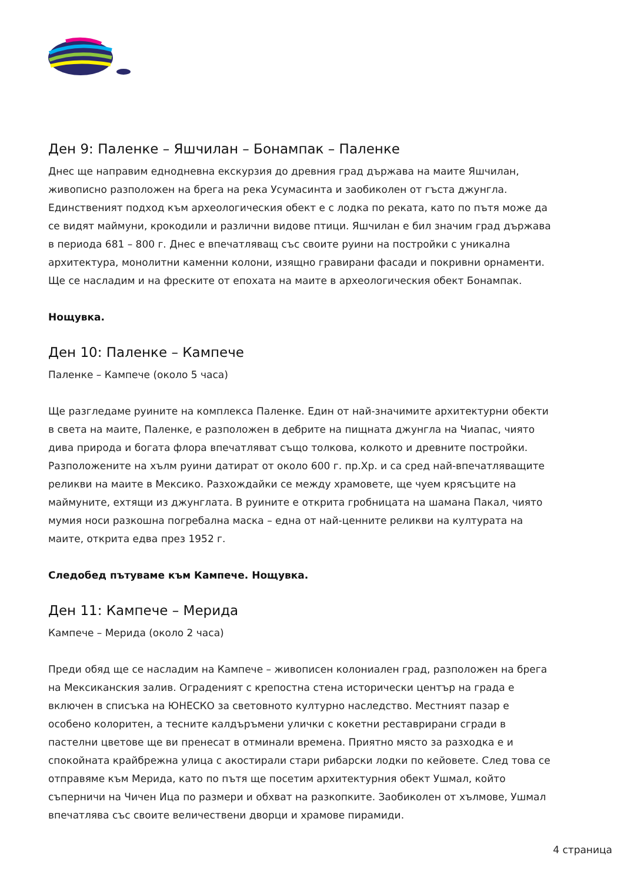Ден 9: Паленке – Яшчилан – Бонампак – Паленке
Днес ще направим еднодневна екскурзия до древния град държава на маите Яшчилан, живописно разположен на брега на река Усумасинта и заобиколен от гъста джунгла. Единственият подход към археологическия обект е с лодка по реката, като по пътя може да се видят маймуни, крокодили и различни видове птици. Яшчилан е бил значим град държава в периода 681 – 800 г. Днес е впечатляващ със своите руини на постройки с уникална архитектура, монолитни каменни колони, изящно гравирани фасади и покривни орнаменти. Ще се насладим и на фреските от епохата на маите в археологическия обект Бонампак.
Нощувка.
Ден 10: Паленке – Кампече
Паленке – Кампече (около 5 часа)
Ще разгледаме руините на комплекса Паленке. Един от най-значимите архитектурни обекти в света на маите, Паленке, е разположен в дебрите на пищната джунгла на Чиапас, чиято дива природа и богата флора впечатляват също толкова, колкото и древните постройки. Разположените на хълм руини датират от около 600 г. пр.Хр. и са сред най-впечатляващите реликви на маите в Мексико. Разхождайки се между храмовете, ще чуем крясъците на маймуните, ехтящи из джунглата. В руините е открита гробницата на шамана Пакал, чиято мумия носи разкошна погребална маска – една от най-ценните реликви на културата на маите, открита едва през 1952 г.
Следобед пътуваме към Кампече. Нощувка.
Ден 11: Кампече – Мерида
Кампече – Мерида (около 2 часа)
Преди обяд ще се насладим на Кампече – живописен колониален град, разположен на брега на Мексиканския залив. Оградeният с крепостна стена исторически център на града е включен в списъка на ЮНЕСКО за световното културно наследство. Местният пазар е особено колоритен, а тесните калдъръмени улички с кокетни реставрирани сгради в пастелни цветове ще ви пренесат в отминали времена. Приятно място за разходка е и спокойната крайбрежна улица с акостирали стари рибарски лодки по кейовете. След това се отправяме към Мерида, като по пътя ще посетим архитектурния обект Ушмал, който съперничи на Чичен Ица по размери и обхват на разкопките. Заобиколен от хълмове, Ушмал впечатлява със своите величествени дворци и храмове пирамиди.
4 страница